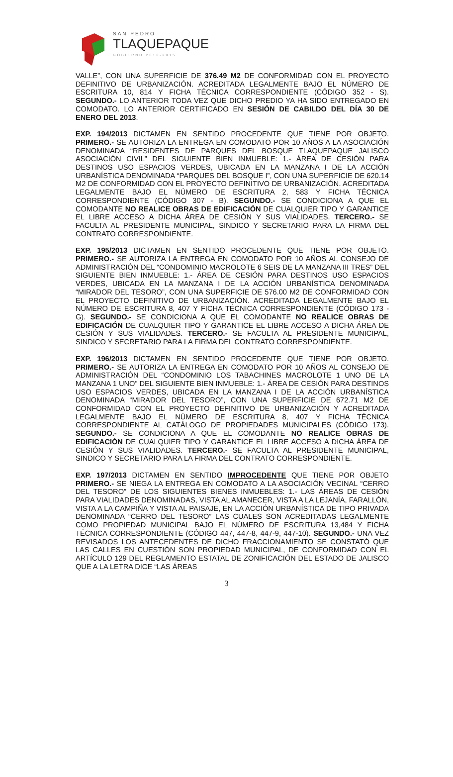SAN PEDRO
TLAQUEPAQUE
GOBIERNO 2012-2015
VALLE”, CON UNA SUPERFICIE DE 376.49 M2 DE CONFORMIDAD CON EL PROYECTO DEFINITIVO DE URBANIZACIÓN. ACREDITADA LEGALMENTE BAJO EL NÚMERO DE ESCRITURA 10, 814 Y FICHA TÉCNICA CORRESPONDIENTE (CÓDIGO 352 - S). SEGUNDO.- LO ANTERIOR TODA VEZ QUE DICHO PREDIO YA HA SIDO ENTREGADO EN COMODATO. LO ANTERIOR CERTIFICADO EN SESIÓN DE CABILDO DEL DÍA 30 DE ENERO DEL 2013.
EXP. 194/2013 DICTAMEN EN SENTIDO PROCEDENTE QUE TIENE POR OBJETO. PRIMERO.- SE AUTORIZA LA ENTREGA EN COMODATO POR 10 AÑOS A LA ASOCIACIÓN DENOMINADA “RESIDENTES DE PARQUES DEL BOSQUE TLAQUEPAQUE JALISCO ASOCIACIÓN CIVIL” DEL SIGUIENTE BIEN INMUEBLE: 1.- ÁREA DE CESIÓN PARA DESTINOS USO ESPACIOS VERDES, UBICADA EN LA MANZANA I DE LA ACCIÓN URBANÍSTICA DENOMINADA “PARQUES DEL BOSQUE I”, CON UNA SUPERFICIE DE 620.14 M2 DE CONFORMIDAD CON EL PROYECTO DEFINITIVO DE URBANIZACIÓN. ACREDITADA LEGALMENTE BAJO EL NÚMERO DE ESCRITURA 2, 583 Y FICHA TÉCNICA CORRESPONDIENTE (CÓDIGO 307 - B). SEGUNDO.- SE CONDICIONA A QUE EL COMODANTE NO REALICE OBRAS DE EDIFICACIÓN DE CUALQUIER TIPO Y GARANTICE EL LIBRE ACCESO A DICHA ÁREA DE CESIÓN Y SUS VIALIDADES. TERCERO.- SE FACULTA AL PRESIDENTE MUNICIPAL, SINDICO Y SECRETARIO PARA LA FIRMA DEL CONTRATO CORRESPONDIENTE.
EXP. 195/2013 DICTAMEN EN SENTIDO PROCEDENTE QUE TIENE POR OBJETO. PRIMERO.- SE AUTORIZA LA ENTREGA EN COMODATO POR 10 AÑOS AL CONSEJO DE ADMINISTRACIÓN DEL “CONDOMINIO MACROLOTE 6 SEIS DE LA MANZANA III TRES” DEL SIGUIENTE BIEN INMUEBLE: 1.- ÁREA DE CESIÓN PARA DESTINOS USO ESPACIOS VERDES, UBICADA EN LA MANZANA I DE LA ACCIÓN URBANÍSTICA DENOMINADA “MIRADOR DEL TESORO”, CON UNA SUPERFICIE DE 576.00 M2 DE CONFORMIDAD CON EL PROYECTO DEFINITIVO DE URBANIZACIÓN. ACREDITADA LEGALMENTE BAJO EL NÚMERO DE ESCRITURA 8, 407 Y FICHA TÉCNICA CORRESPONDIENTE (CÓDIGO 173 - G). SEGUNDO.- SE CONDICIONA A QUE EL COMODANTE NO REALICE OBRAS DE EDIFICACIÓN DE CUALQUIER TIPO Y GARANTICE EL LIBRE ACCESO A DICHA ÁREA DE CESIÓN Y SUS VIALIDADES. TERCERO.- SE FACULTA AL PRESIDENTE MUNICIPAL, SINDICO Y SECRETARIO PARA LA FIRMA DEL CONTRATO CORRESPONDIENTE.
EXP. 196/2013 DICTAMEN EN SENTIDO PROCEDENTE QUE TIENE POR OBJETO. PRIMERO.- SE AUTORIZA LA ENTREGA EN COMODATO POR 10 AÑOS AL CONSEJO DE ADMINISTRACIÓN DEL “CONDOMINIO LOS TABACHINES MACROLOTE 1 UNO DE LA MANZANA 1 UNO” DEL SIGUIENTE BIEN INMUEBLE: 1.- ÁREA DE CESIÓN PARA DESTINOS USO ESPACIOS VERDES, UBICADA EN LA MANZANA I DE LA ACCIÓN URBANÍSTICA DENOMINADA “MIRADOR DEL TESORO”, CON UNA SUPERFICIE DE 672.71 M2 DE CONFORMIDAD CON EL PROYECTO DEFINITIVO DE URBANIZACIÓN Y ACREDITADA LEGALMENTE BAJO EL NÚMERO DE ESCRITURA 8, 407 Y FICHA TÉCNICA CORRESPONDIENTE AL CATÁLOGO DE PROPIEDADES MUNICIPALES (CÓDIGO 173). SEGUNDO.- SE CONDICIONA A QUE EL COMODANTE NO REALICE OBRAS DE EDIFICACIÓN DE CUALQUIER TIPO Y GARANTICE EL LIBRE ACCESO A DICHA ÁREA DE CESIÓN Y SUS VIALIDADES. TERCERO.- SE FACULTA AL PRESIDENTE MUNICIPAL, SINDICO Y SECRETARIO PARA LA FIRMA DEL CONTRATO CORRESPONDIENTE.
EXP. 197/2013 DICTAMEN EN SENTIDO IMPROCEDENTE QUE TIENE POR OBJETO PRIMERO.- SE NIEGA LA ENTREGA EN COMODATO A LA ASOCIACIÓN VECINAL “CERRO DEL TESORO” DE LOS SIGUIENTES BIENES INMUEBLES: 1.- LAS ÁREAS DE CESIÓN PARA VIALIDADES DENOMINADAS, VISTA AL AMANECER, VISTA A LA LEJANÍA, FARALLÓN, VISTA A LA CAMPIÑA Y VISTA AL PAISAJE, EN LA ACCIÓN URBANÍSTICA DE TIPO PRIVADA DENOMINADA “CERRO DEL TESORO” LAS CUALES SON ACREDITADAS LEGALMENTE COMO PROPIEDAD MUNICIPAL BAJO EL NÚMERO DE ESCRITURA 13,484 Y FICHA TÉCNICA CORRESPONDIENTE (CÓDIGO 447, 447-8, 447-9, 447-10). SEGUNDO.- UNA VEZ REVISADOS LOS ANTECEDENTES DE DICHO FRACCIONAMIENTO SE CONSTATÓ QUE LAS CALLES EN CUESTIÓN SON PROPIEDAD MUNICIPAL, DE CONFORMIDAD CON EL ARTÍCULO 129 DEL REGLAMENTO ESTATAL DE ZONIFICACIÓN DEL ESTADO DE JALISCO QUE A LA LETRA DICE “LAS ÁREAS
3